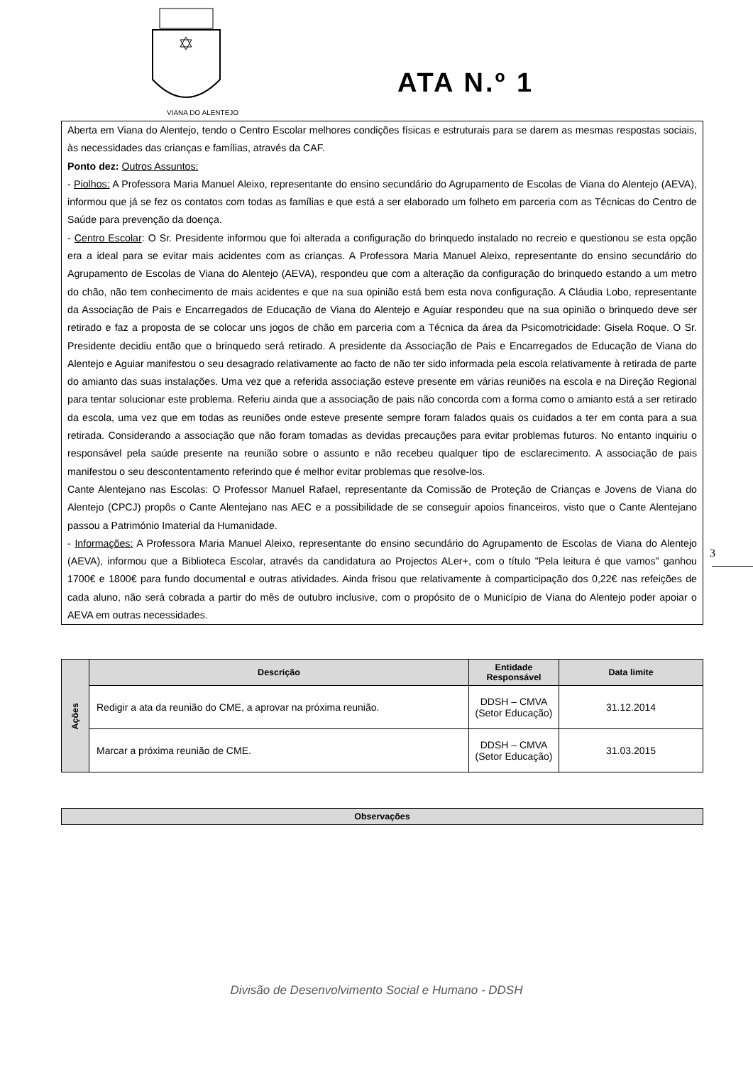VIANA DO ALENTEJO
ATA N.º 1
Aberta em Viana do Alentejo, tendo o Centro Escolar melhores condições físicas e estruturais para se darem as mesmas respostas sociais, às necessidades das crianças e famílias, através da CAF.
Ponto dez: Outros Assuntos:
- Piolhos: A Professora Maria Manuel Aleixo, representante do ensino secundário do Agrupamento de Escolas de Viana do Alentejo (AEVA), informou que já se fez os contatos com todas as famílias e que está a ser elaborado um folheto em parceria com as Técnicas do Centro de Saúde para prevenção da doença.
- Centro Escolar: O Sr. Presidente informou que foi alterada a configuração do brinquedo instalado no recreio e questionou se esta opção era a ideal para se evitar mais acidentes com as crianças. A Professora Maria Manuel Aleixo, representante do ensino secundário do Agrupamento de Escolas de Viana do Alentejo (AEVA), respondeu que com a alteração da configuração do brinquedo estando a um metro do chão, não tem conhecimento de mais acidentes e que na sua opinião está bem esta nova configuração. A Cláudia Lobo, representante da Associação de Pais e Encarregados de Educação de Viana do Alentejo e Aguiar respondeu que na sua opinião o brinquedo deve ser retirado e faz a proposta de se colocar uns jogos de chão em parceria com a Técnica da área da Psicomotricidade: Gisela Roque. O Sr. Presidente decidiu então que o brinquedo será retirado. A presidente da Associação de Pais e Encarregados de Educação de Viana do Alentejo e Aguiar manifestou o seu desagrado relativamente ao facto de não ter sido informada pela escola relativamente à retirada de parte do amianto das suas instalações. Uma vez que a referida associação esteve presente em várias reuniões na escola e na Direção Regional para tentar solucionar este problema. Referiu ainda que a associação de pais não concorda com a forma como o amianto está a ser retirado da escola, uma vez que em todas as reuniões onde esteve presente sempre foram falados quais os cuidados a ter em conta para a sua retirada. Considerando a associação que não foram tomadas as devidas precauções para evitar problemas futuros. No entanto inquiriu o responsável pela saúde presente na reunião sobre o assunto e não recebeu qualquer tipo de esclarecimento. A associação de pais manifestou o seu descontentamento referindo que é melhor evitar problemas que resolve-los.
Cante Alentejano nas Escolas: O Professor Manuel Rafael, representante da Comissão de Proteção de Crianças e Jovens de Viana do Alentejo (CPCJ) propôs o Cante Alentejano nas AEC e a possibilidade de se conseguir apoios financeiros, visto que o Cante Alentejano passou a Património Imaterial da Humanidade.
- Informações: A Professora Maria Manuel Aleixo, representante do ensino secundário do Agrupamento de Escolas de Viana do Alentejo (AEVA), informou que a Biblioteca Escolar, através da candidatura ao Projectos ALer+, com o título "Pela leitura é que vamos" ganhou 1700€ e 1800€ para fundo documental e outras atividades. Ainda frisou que relativamente à comparticipação dos 0,22€ nas refeições de cada aluno, não será cobrada a partir do mês de outubro inclusive, com o propósito de o Município de Viana do Alentejo poder apoiar o AEVA em outras necessidades.
3
| Ações | Descrição | Entidade Responsável | Data limite |
| --- | --- | --- | --- |
| | Redigir a ata da reunião do CME, a aprovar na próxima reunião. | DDSH – CMVA (Setor Educação) | 31.12.2014 |
| | Marcar a próxima reunião de CME. | DDSH – CMVA (Setor Educação) | 31.03.2015 |
| Observações |
| --- |
Divisão de Desenvolvimento Social e Humano - DDSH